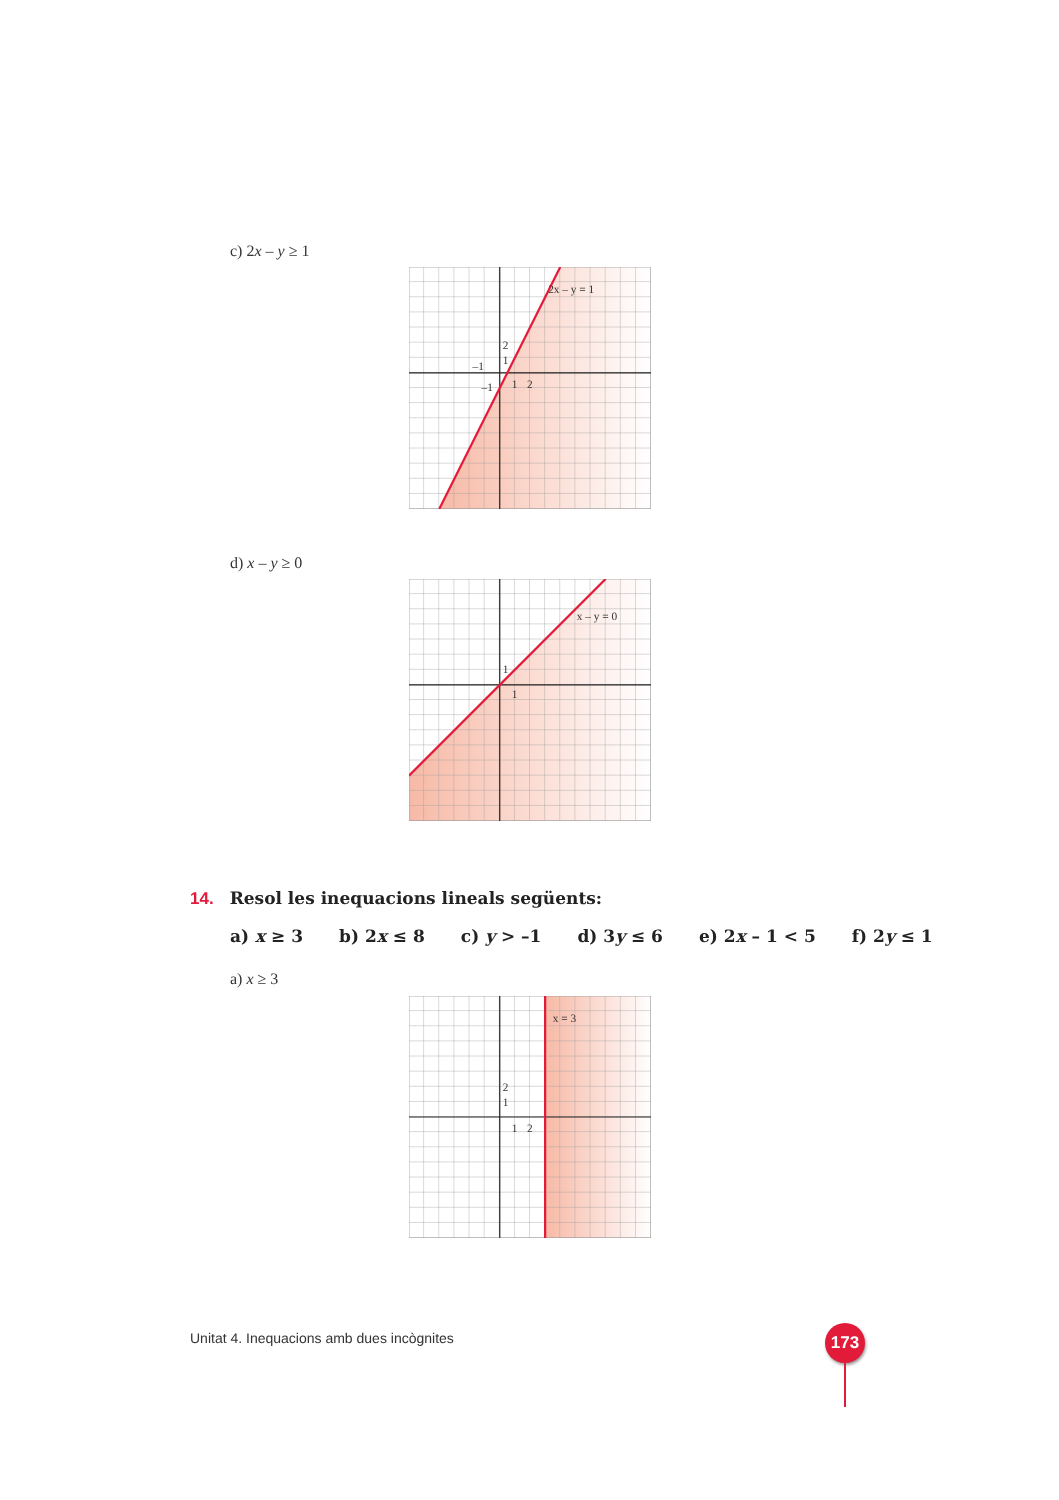c) 2x – y ≥ 1
2x – y = 1
2
1
–1
–1
1
2
d) x – y ≥ 0
x – y = 0
1
1
14. Resol les inequacions lineals següents:
a) x ≥ 3 b) 2x ≤ 8 c) y > –1 d) 3y ≤ 6 e) 2x – 1 < 5 f) 2y ≤ 1
a) x ≥ 3
x = 3
2
1
1
2
Unitat 4. Inequacions amb dues incògnites
173